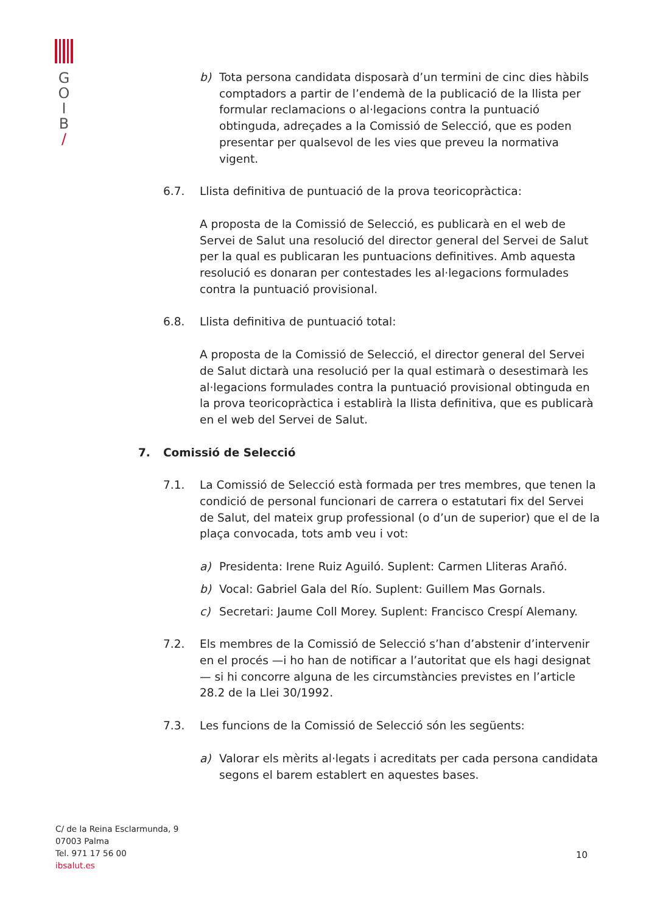G
O
I
B
/
b) Tota persona candidata disposarà d’un termini de cinc dies hàbils comptadors a partir de l’endemà de la publicació de la llista per formular reclamacions o al·legacions contra la puntuació obtinguda, adreçades a la Comissió de Selecció, que es poden presentar per qualsevol de les vies que preveu la normativa vigent.
6.7. Llista definitiva de puntuació de la prova teoricopràctica:
A proposta de la Comissió de Selecció, es publicarà en el web de Servei de Salut una resolució del director general del Servei de Salut per la qual es publicaran les puntuacions definitives. Amb aquesta resolució es donaran per contestades les al·legacions formulades contra la puntuació provisional.
6.8. Llista definitiva de puntuació total:
A proposta de la Comissió de Selecció, el director general del Servei de Salut dictarà una resolució per la qual estimarà o desestimarà les al·legacions formulades contra la puntuació provisional obtinguda en la prova teoricopràctica i establirà la llista definitiva, que es publicarà en el web del Servei de Salut.
7. Comissió de Selecció
7.1. La Comissió de Selecció està formada per tres membres, que tenen la condició de personal funcionari de carrera o estatutari fix del Servei de Salut, del mateix grup professional (o d’un de superior) que el de la plaça convocada, tots amb veu i vot:
a) Presidenta: Irene Ruiz Aguiló. Suplent: Carmen Lliteras Arañó.
b) Vocal: Gabriel Gala del Río. Suplent: Guillem Mas Gornals.
c) Secretari: Jaume Coll Morey. Suplent: Francisco Crespí Alemany.
7.2. Els membres de la Comissió de Selecció s’han d’abstenir d’intervenir en el procés —i ho han de notificar a l’autoritat que els hagi designat— si hi concorre alguna de les circumstàncies previstes en l’article 28.2 de la Llei 30/1992.
7.3. Les funcions de la Comissió de Selecció són les següents:
a) Valorar els mèrits al·legats i acreditats per cada persona candidata segons el barem establert en aquestes bases.
C/ de la Reina Esclarmunda, 9
07003 Palma
Tel. 971 17 56 00
ibsalut.es
10